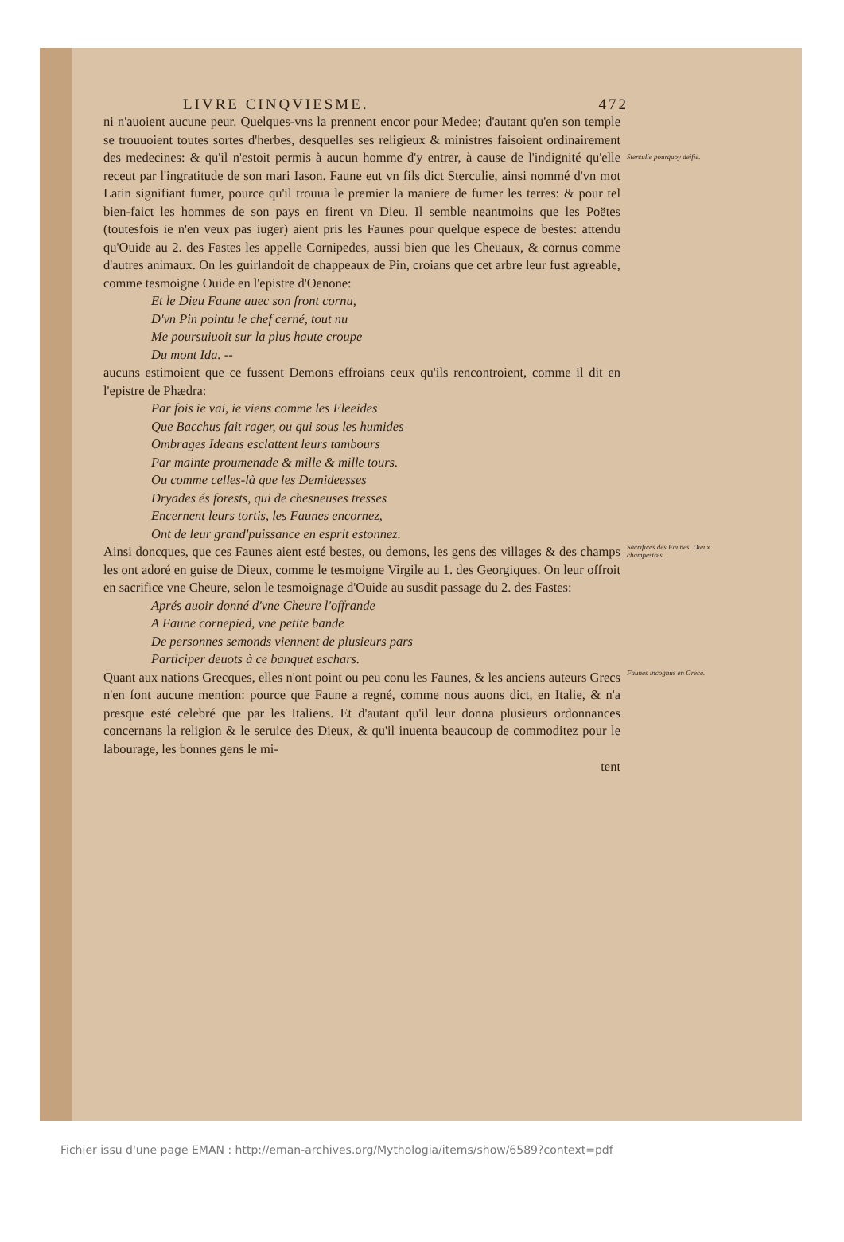LIVRE CINQVIESME. 472
ni n'auoient aucune peur. Quelques-vns la prennent encor pour Medee; d'autant qu'en son temple se trouuoient toutes sortes d'herbes, desquelles ses religieux & ministres faisoient ordinairement des medecines: & qu'il n'estoit permis à aucun homme d'y entrer, à cause de l'indignité qu'elle receut par l'ingratitude de son mari Iason. Faune eut vn fils dict Sterculie, ainsi nommé d'vn mot Latin signifiant fumer, pource qu'il trouua le premier la maniere de fumer les terres: & pour tel bien-faict les hommes de son pays en firent vn Dieu. Il semble neantmoins que les Poëtes (toutesfois ie n'en veux pas iuger) aient pris les Faunes pour quelque espece de bestes: attendu qu'Ouide au 2. des Fastes les appelle Cornipedes, aussi bien que les Cheuaux, & cornus comme d'autres animaux. On les guirlandoit de chappeaux de Pin, croians que cet arbre leur fust agreable, comme tesmoigne Ouide en l'epistre d'Oenone:
Sterculie pourquoy deifié.
Et le Dieu Faune auec son front cornu,
D'vn Pin pointu le chef cerné, tout nu
Me poursuiuoit sur la plus haute croupe
Du mont Ida. --
aucuns estimoient que ce fussent Demons effroians ceux qu'ils rencontroient, comme il dit en l'epistre de Phædra:
Par fois ie vai, ie viens comme les Eleeides
Que Bacchus fait rager, ou qui sous les humides
Ombrages Ideans esclattent leurs tambours
Par mainte proumenade & mille & mille tours.
Ou comme celles-là que les Demideesses
Dryades és forests, qui de chesneuses tresses
Encernent leurs tortis, les Faunes encornez,
Ont de leur grand'puissance en esprit estonnez.
Ainsi doncques, que ces Faunes aient esté bestes, ou demons, les gens des villages & des champs les ont adoré en guise de Dieux, comme le tesmoigne Virgile au 1. des Georgiques. On leur offroit en sacrifice vne Cheure, selon le tesmoignage d'Ouide au susdit passage du 2. des Fastes:
Sacrifices des Faunes. Dieux champestres.
Aprés auoir donné d'vne Cheure l'offrande
A Faune cornepied, vne petite bande
De personnes semonds viennent de plusieurs pars
Participer deuots à ce banquet eschars.
Quant aux nations Grecques, elles n'ont point ou peu conu les Faunes, & les anciens auteurs Grecs n'en font aucune mention: pource que Faune a regné, comme nous auons dict, en Italie, & n'a presque esté celebré que par les Italiens. Et d'autant qu'il leur donna plusieurs ordonnances concernans la religion & le seruice des Dieux, & qu'il inuenta beaucoup de commoditez pour le labourage, les bonnes gens le mi-
tent
Faunes incognus en Grece.
Fichier issu d'une page EMAN : http://eman-archives.org/Mythologia/items/show/6589?context=pdf